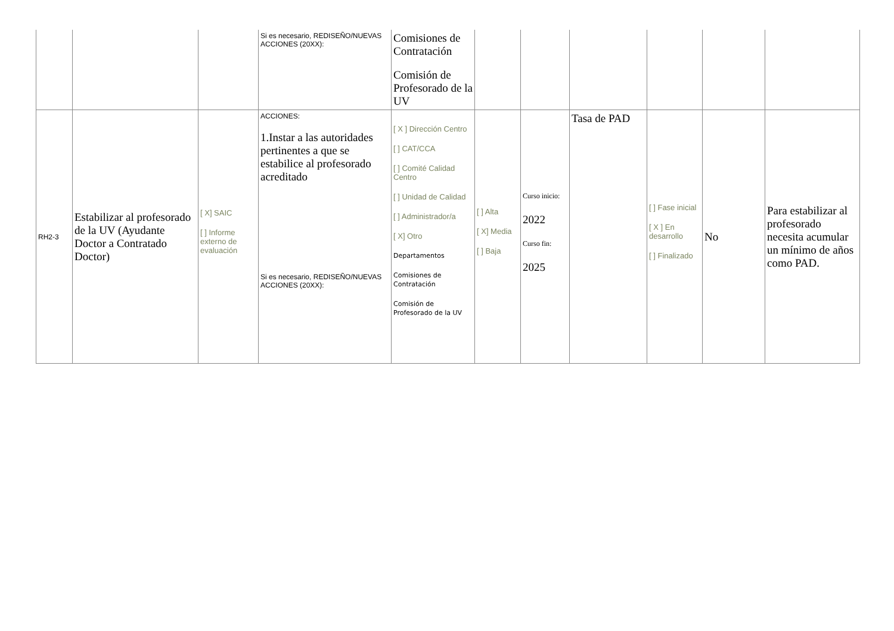| | | | Si es necesario, REDISEÑO/NUEVAS ACCIONES (20XX): | Comisiones de Contratación Comisión de Profesorado de la UV | | | | | | |
| RH2-3 | Estabilizar al profesorado de la UV (Ayudante Doctor a Contratado Doctor) | [ X] SAIC [ ] Informe externo de evaluación | ACCIONES: 1.Instar a las autoridades pertinentes a que se estabilice al profesorado acreditado Si es necesario, REDISEÑO/NUEVAS ACCIONES (20XX): | [ X ] Dirección Centro [ ] CAT/CCA [ ] Comité Calidad Centro [ ] Unidad de Calidad [ ] Administrador/a [ X] Otro Departamentos Comisiones de Contratación Comisión de Profesorado de la UV | [ ] Alta [ X] Media [ ] Baja | Curso inicio: 2022 Curso fin: 2025 | Tasa de PAD | [ ] Fase inicial [ X ] En desarrollo [ ] Finalizado | No | Para estabilizar al profesorado necesita acumular un mínimo de años como PAD. |